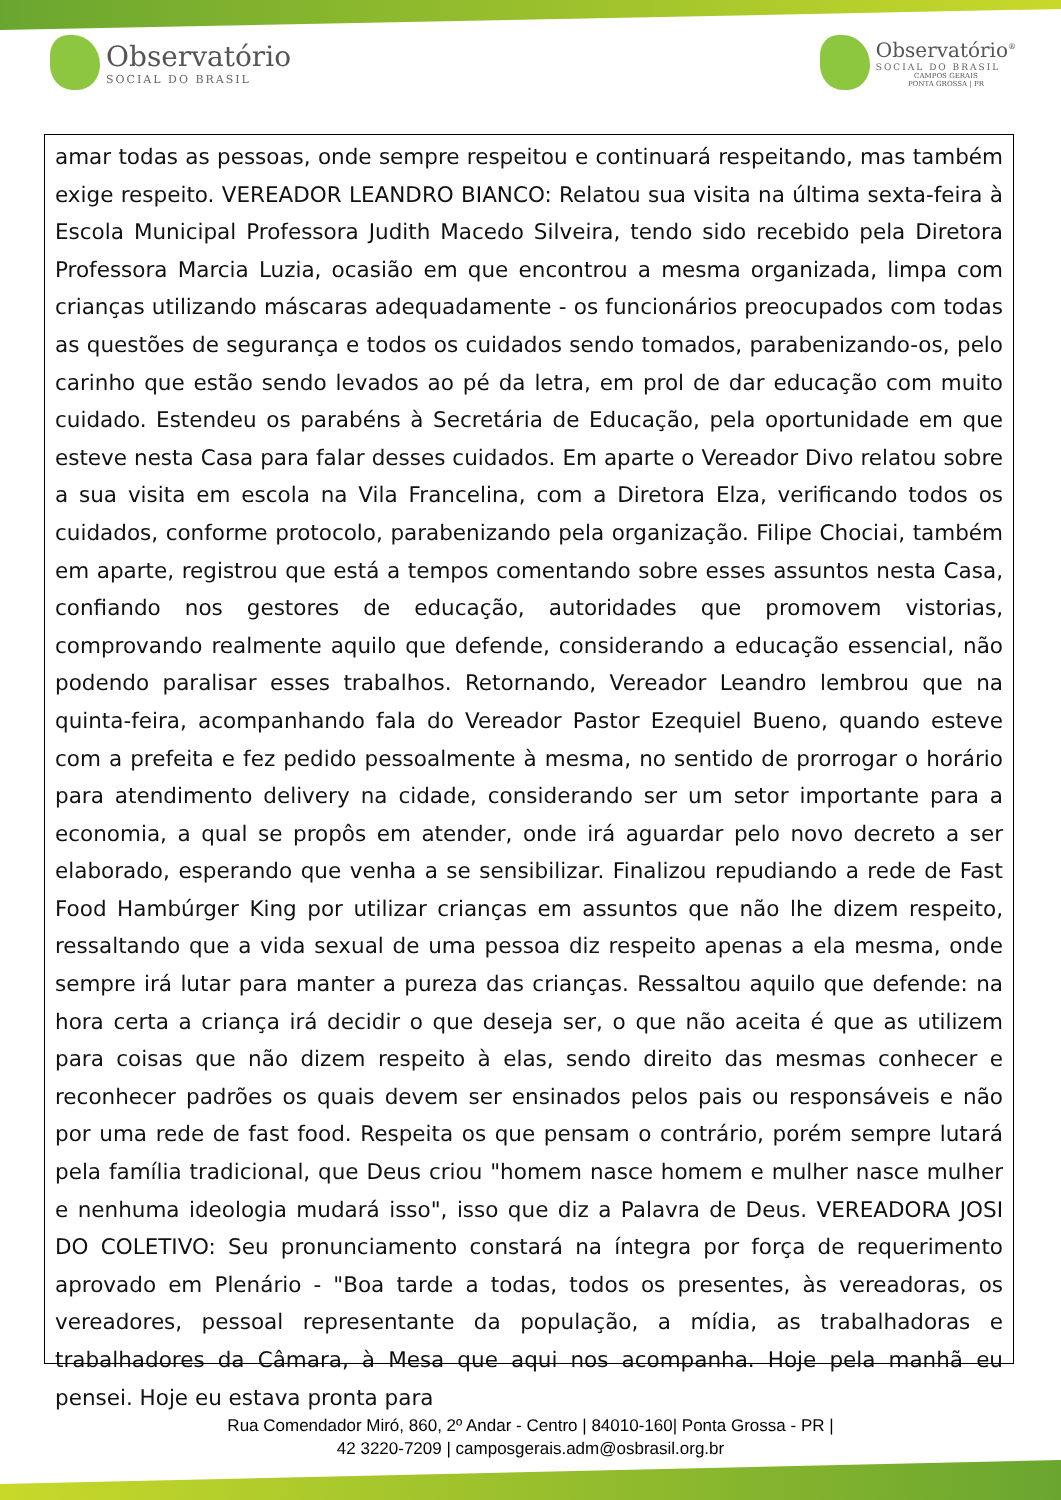Observatório
SOCIAL DO BRASIL
Observatório<sup>®</sup>
SOCIAL DO BRASIL
CAMPOS GERAIS
PONTA GROSSA | PR
amar todas as pessoas, onde sempre respeitou e continuará respeitando, mas também exige respeito. VEREADOR LEANDRO BIANCO: Relatou sua visita na última sexta-feira à Escola Municipal Professora Judith Macedo Silveira, tendo sido recebido pela Diretora Professora Marcia Luzia, ocasião em que encontrou a mesma organizada, limpa com crianças utilizando máscaras adequadamente - os funcionários preocupados com todas as questões de segurança e todos os cuidados sendo tomados, parabenizando-os, pelo carinho que estão sendo levados ao pé da letra, em prol de dar educação com muito cuidado. Estendeu os parabéns à Secretária de Educação, pela oportunidade em que esteve nesta Casa para falar desses cuidados. Em aparte o Vereador Divo relatou sobre a sua visita em escola na Vila Francelina, com a Diretora Elza, verificando todos os cuidados, conforme protocolo, parabenizando pela organização. Filipe Chociai, também em aparte, registrou que está a tempos comentando sobre esses assuntos nesta Casa, confiando nos gestores de educação, autoridades que promovem vistorias, comprovando realmente aquilo que defende, considerando a educação essencial, não podendo paralisar esses trabalhos. Retornando, Vereador Leandro lembrou que na quinta-feira, acompanhando fala do Vereador Pastor Ezequiel Bueno, quando esteve com a prefeita e fez pedido pessoalmente à mesma, no sentido de prorrogar o horário para atendimento delivery na cidade, considerando ser um setor importante para a economia, a qual se propôs em atender, onde irá aguardar pelo novo decreto a ser elaborado, esperando que venha a se sensibilizar. Finalizou repudiando a rede de Fast Food Hambúrger King por utilizar crianças em assuntos que não lhe dizem respeito, ressaltando que a vida sexual de uma pessoa diz respeito apenas a ela mesma, onde sempre irá lutar para manter a pureza das crianças. Ressaltou aquilo que defende: na hora certa a criança irá decidir o que deseja ser, o que não aceita é que as utilizem para coisas que não dizem respeito à elas, sendo direito das mesmas conhecer e reconhecer padrões os quais devem ser ensinados pelos pais ou responsáveis e não por uma rede de fast food. Respeita os que pensam o contrário, porém sempre lutará pela família tradicional, que Deus criou "homem nasce homem e mulher nasce mulher e nenhuma ideologia mudará isso", isso que diz a Palavra de Deus. VEREADORA JOSI DO COLETIVO: Seu pronunciamento constará na íntegra por força de requerimento aprovado em Plenário - "Boa tarde a todas, todos os presentes, às vereadoras, os vereadores, pessoal representante da população, a mídia, as trabalhadoras e trabalhadores da Câmara, à Mesa que aqui nos acompanha. Hoje pela manhã eu pensei. Hoje eu estava pronta para
Rua Comendador Miró, 860, 2º Andar - Centro | 84010-160| Ponta Grossa - PR |
42 3220-7209 | camposgerais.adm@osbrasil.org.br